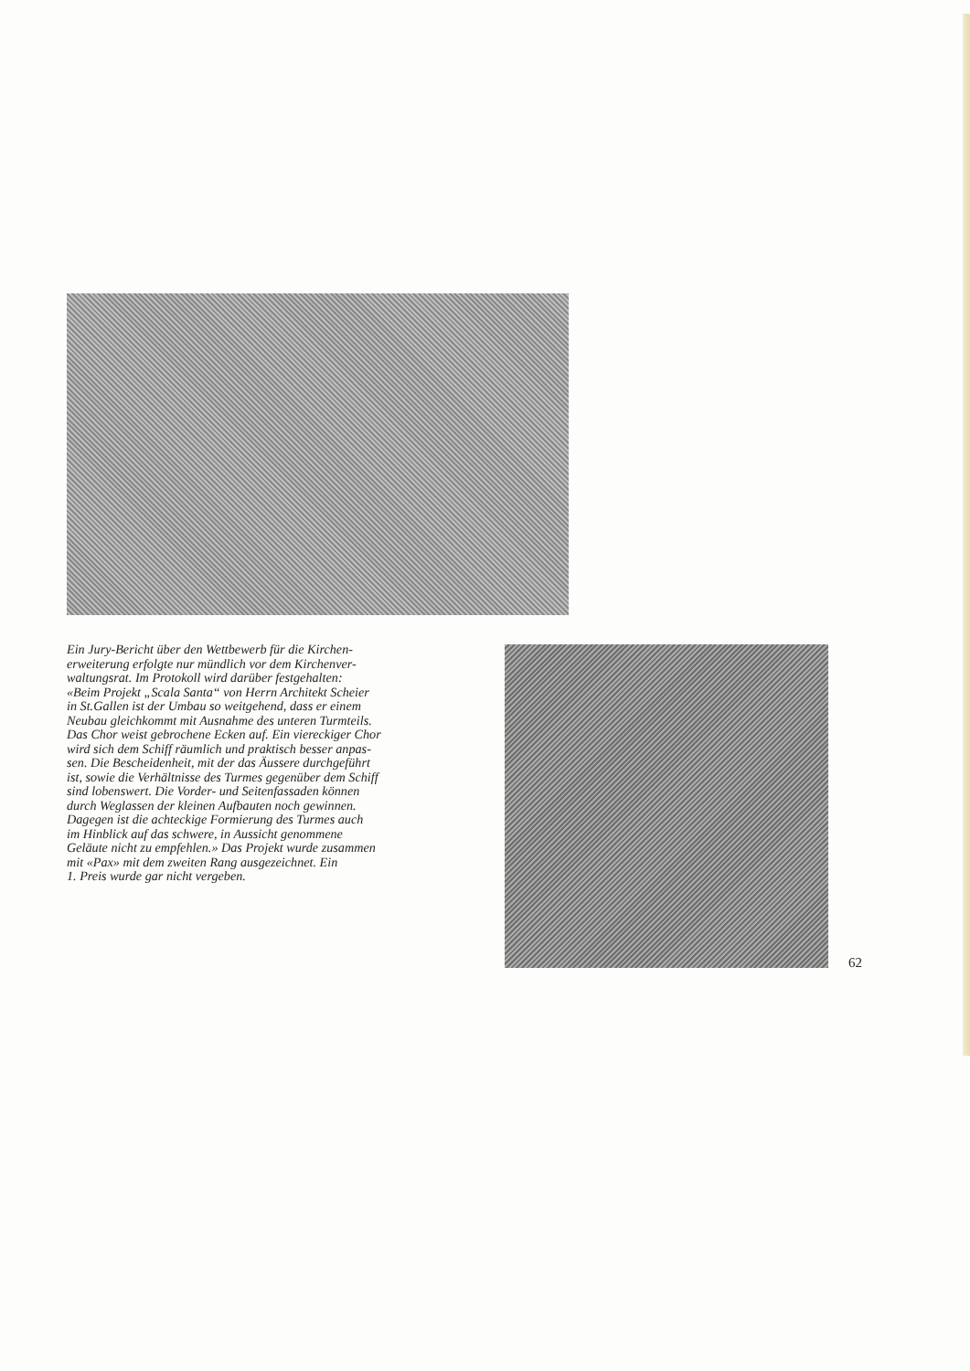Ein Jury-Bericht über den Wettbewerb für die Kirchen-
erweiterung erfolgte nur mündlich vor dem Kirchenver-
waltungsrat. Im Protokoll wird darüber festgehalten:
«Beim Projekt „Scala Santa“ von Herrn Architekt Scheier
in St.Gallen ist der Umbau so weitgehend, dass er einem
Neubau gleichkommt mit Ausnahme des unteren Turmteils.
Das Chor weist gebrochene Ecken auf. Ein viereckiger Chor
wird sich dem Schiff räumlich und praktisch besser anpas-
sen. Die Bescheidenheit, mit der das Äussere durchgeführt
ist, sowie die Verhältnisse des Turmes gegenüber dem Schiff
sind lobenswert. Die Vorder- und Seitenfassaden können
durch Weglassen der kleinen Aufbauten noch gewinnen.
Dagegen ist die achteckige Formierung des Turmes auch
im Hinblick auf das schwere, in Aussicht genommene
Geläute nicht zu empfehlen.» Das Projekt wurde zusammen
mit «Pax» mit dem zweiten Rang ausgezeichnet. Ein
1. Preis wurde gar nicht vergeben.
62